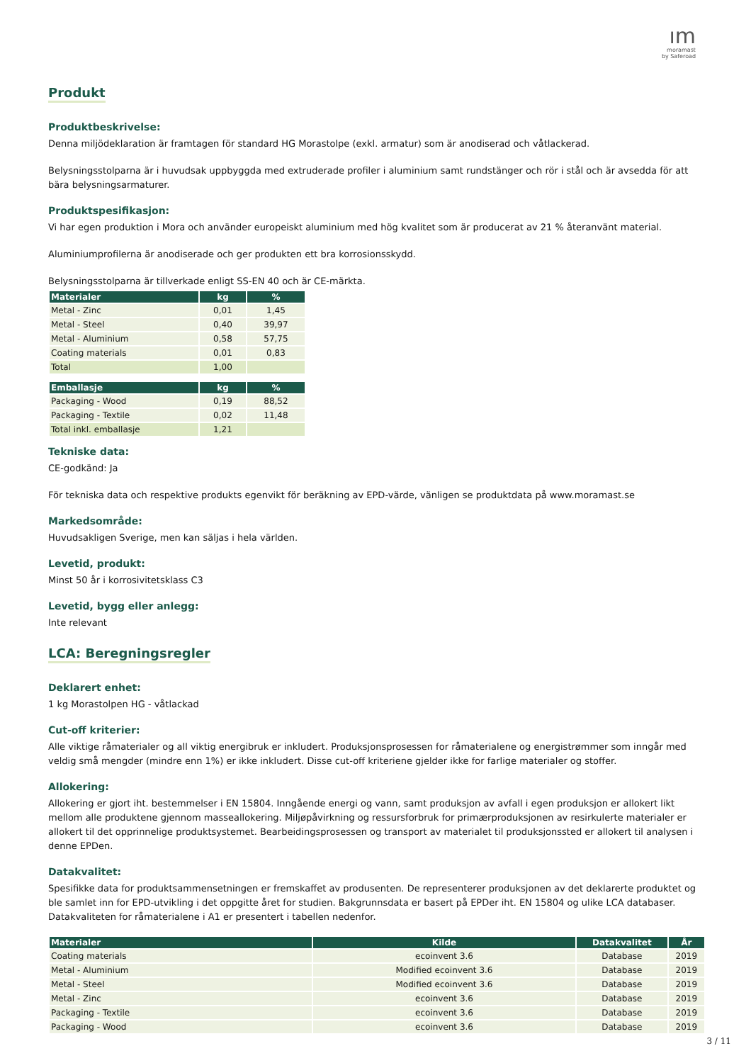ım
moramast
by Saferoad
Produkt
Produktbeskrivelse:
Denna miljödeklaration är framtagen för standard HG Morastolpe (exkl. armatur) som är anodiserad och våtlackerad.
Belysningsstolparna är i huvudsak uppbyggda med extruderade profiler i aluminium samt rundstänger och rör i stål och är avsedda för att bära belysningsarmaturer.
Produktspesifikasjon:
Vi har egen produktion i Mora och använder europeiskt aluminium med hög kvalitet som är producerat av 21 % återanvänt material.
Aluminiumprofilerna är anodiserade och ger produkten ett bra korrosionsskydd.
Belysningsstolparna är tillverkade enligt SS-EN 40 och är CE-märkta.
| Materialer | kg | % |
| --- | --- | --- |
| Metal - Zinc | 0,01 | 1,45 |
| Metal - Steel | 0,40 | 39,97 |
| Metal - Aluminium | 0,58 | 57,75 |
| Coating materials | 0,01 | 0,83 |
| Total | 1,00 | |
| Emballasje | kg | % |
| --- | --- | --- |
| Packaging - Wood | 0,19 | 88,52 |
| Packaging - Textile | 0,02 | 11,48 |
| Total inkl. emballasje | 1,21 | |
Tekniske data:
CE-godkänd: Ja
För tekniska data och respektive produkts egenvikt för beräkning av EPD-värde, vänligen se produktdata på www.moramast.se
Markedsområde:
Huvudsakligen Sverige, men kan säljas i hela världen.
Levetid, produkt:
Minst 50 år i korrosivitetsklass C3
Levetid, bygg eller anlegg:
Inte relevant
LCA: Beregningsregler
Deklarert enhet:
1 kg Morastolpen HG - våtlackad
Cut-off kriterier:
Alle viktige råmaterialer og all viktig energibruk er inkludert. Produksjonsprosessen for råmaterialene og energistrømmer som inngår med veldig små mengder (mindre enn 1%) er ikke inkludert. Disse cut-off kriteriene gjelder ikke for farlige materialer og stoffer.
Allokering:
Allokering er gjort iht. bestemmelser i EN 15804. Inngående energi og vann, samt produksjon av avfall i egen produksjon er allokert likt mellom alle produktene gjennom masseallokering. Miljøpåvirkning og ressursforbruk for primærproduksjonen av resirkulerte materialer er allokert til det opprinnelige produktsystemet. Bearbeidingsprosessen og transport av materialet til produksjonssted er allokert til analysen i denne EPDen.
Datakvalitet:
Spesifikke data for produktsammensetningen er fremskaffet av produsenten. De representerer produksjonen av det deklarerte produktet og ble samlet inn for EPD-utvikling i det oppgitte året for studien. Bakgrunnsdata er basert på EPDer iht. EN 15804 og ulike LCA databaser. Datakvaliteten for råmaterialene i A1 er presentert i tabellen nedenfor.
| Materialer | Kilde | Datakvalitet | År |
| --- | --- | --- | --- |
| Coating materials | ecoinvent 3.6 | Database | 2019 |
| Metal - Aluminium | Modified ecoinvent 3.6 | Database | 2019 |
| Metal - Steel | Modified ecoinvent 3.6 | Database | 2019 |
| Metal - Zinc | ecoinvent 3.6 | Database | 2019 |
| Packaging - Textile | ecoinvent 3.6 | Database | 2019 |
| Packaging - Wood | ecoinvent 3.6 | Database | 2019 |
3 / 11